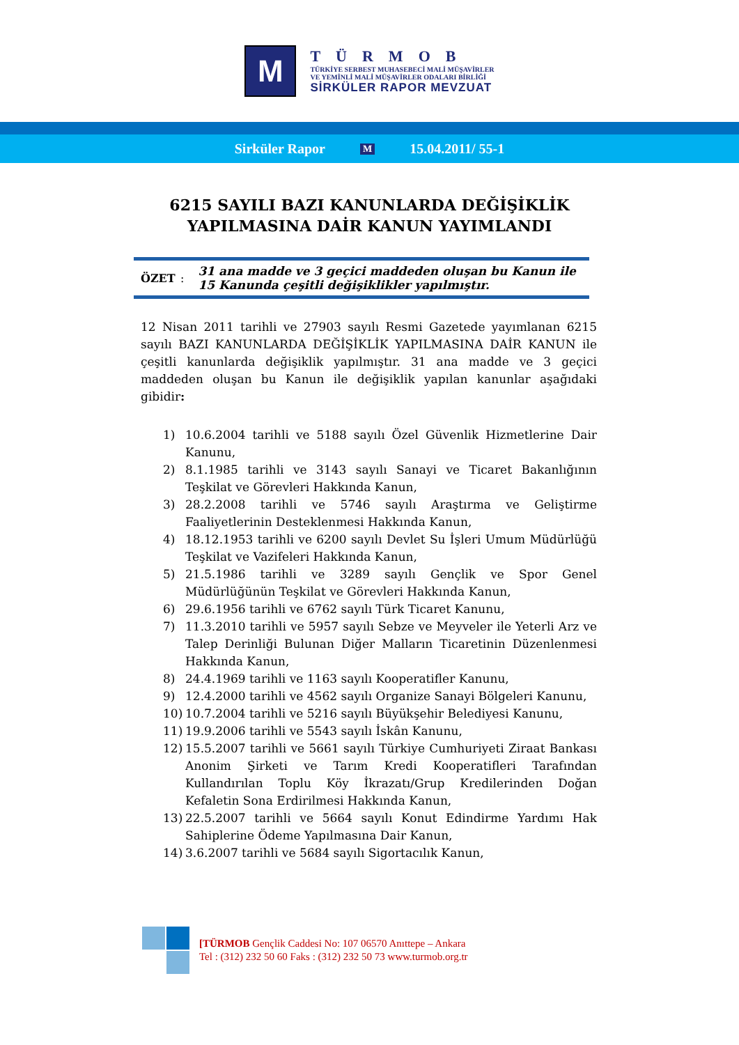M
TÜRMOB
TÜRKİYE SERBEST MUHASEBECİ MALİ MÜŞAVİRLER
VE YEMİNLİ MALİ MÜŞAVİRLER ODALARI BİRLİĞİ
SİRKÜLER RAPOR MEVZUAT
Sirküler Rapor M 15.04.2011/ 55-1
6215 SAYILI BAZI KANUNLARDA DEĞİŞİKLİK
YAPILMASINA DAİR KANUN YAYIMLANDI
ÖZET: 31 ana madde ve 3 geçici maddeden oluşan bu Kanun ile 15 Kanunda çeşitli değişiklikler yapılmıştır.
12 Nisan 2011 tarihli ve 27903 sayılı Resmi Gazetede yayımlanan 6215 sayılı BAZI KANUNLARDA DEĞİŞİKLİK YAPILMASINA DAİR KANUN ile çeşitli kanunlarda değişiklik yapılmıştır. 31 ana madde ve 3 geçici maddeden oluşan bu Kanun ile değişiklik yapılan kanunlar aşağıdaki gibidir:
1) 10.6.2004 tarihli ve 5188 sayılı Özel Güvenlik Hizmetlerine Dair Kanunu,
2) 8.1.1985 tarihli ve 3143 sayılı Sanayi ve Ticaret Bakanlığının Teşkilat ve Görevleri Hakkında Kanun,
3) 28.2.2008 tarihli ve 5746 sayılı Araştırma ve Geliştirme Faaliyetlerinin Desteklenmesi Hakkında Kanun,
4) 18.12.1953 tarihli ve 6200 sayılı Devlet Su İşleri Umum Müdürlüğü Teşkilat ve Vazifeleri Hakkında Kanun,
5) 21.5.1986 tarihli ve 3289 sayılı Gençlik ve Spor Genel Müdürlüğünün Teşkilat ve Görevleri Hakkında Kanun,
6) 29.6.1956 tarihli ve 6762 sayılı Türk Ticaret Kanunu,
7) 11.3.2010 tarihli ve 5957 sayılı Sebze ve Meyveler ile Yeterli Arz ve Talep Derinliği Bulunan Diğer Malların Ticaretinin Düzenlenmesi Hakkında Kanun,
8) 24.4.1969 tarihli ve 1163 sayılı Kooperatifler Kanunu,
9) 12.4.2000 tarihli ve 4562 sayılı Organize Sanayi Bölgeleri Kanunu,
10) 10.7.2004 tarihli ve 5216 sayılı Büyükşehir Belediyesi Kanunu,
11) 19.9.2006 tarihli ve 5543 sayılı İskân Kanunu,
12) 15.5.2007 tarihli ve 5661 sayılı Türkiye Cumhuriyeti Ziraat Bankası Anonim Şirketi ve Tarım Kredi Kooperatifleri Tarafından Kullandırılan Toplu Köy İkrazatı/Grup Kredilerinden Doğan Kefaletin Sona Erdirilmesi Hakkında Kanun,
13) 22.5.2007 tarihli ve 5664 sayılı Konut Edindirme Yardımı Hak Sahiplerine Ödeme Yapılmasına Dair Kanun,
14) 3.6.2007 tarihli ve 5684 sayılı Sigortacılık Kanun,
[TÜRMOB Gençlik Caddesi No: 107 06570 Anıttepe – Ankara
Tel : (312) 232 50 60 Faks : (312) 232 50 73 www.turmob.org.tr